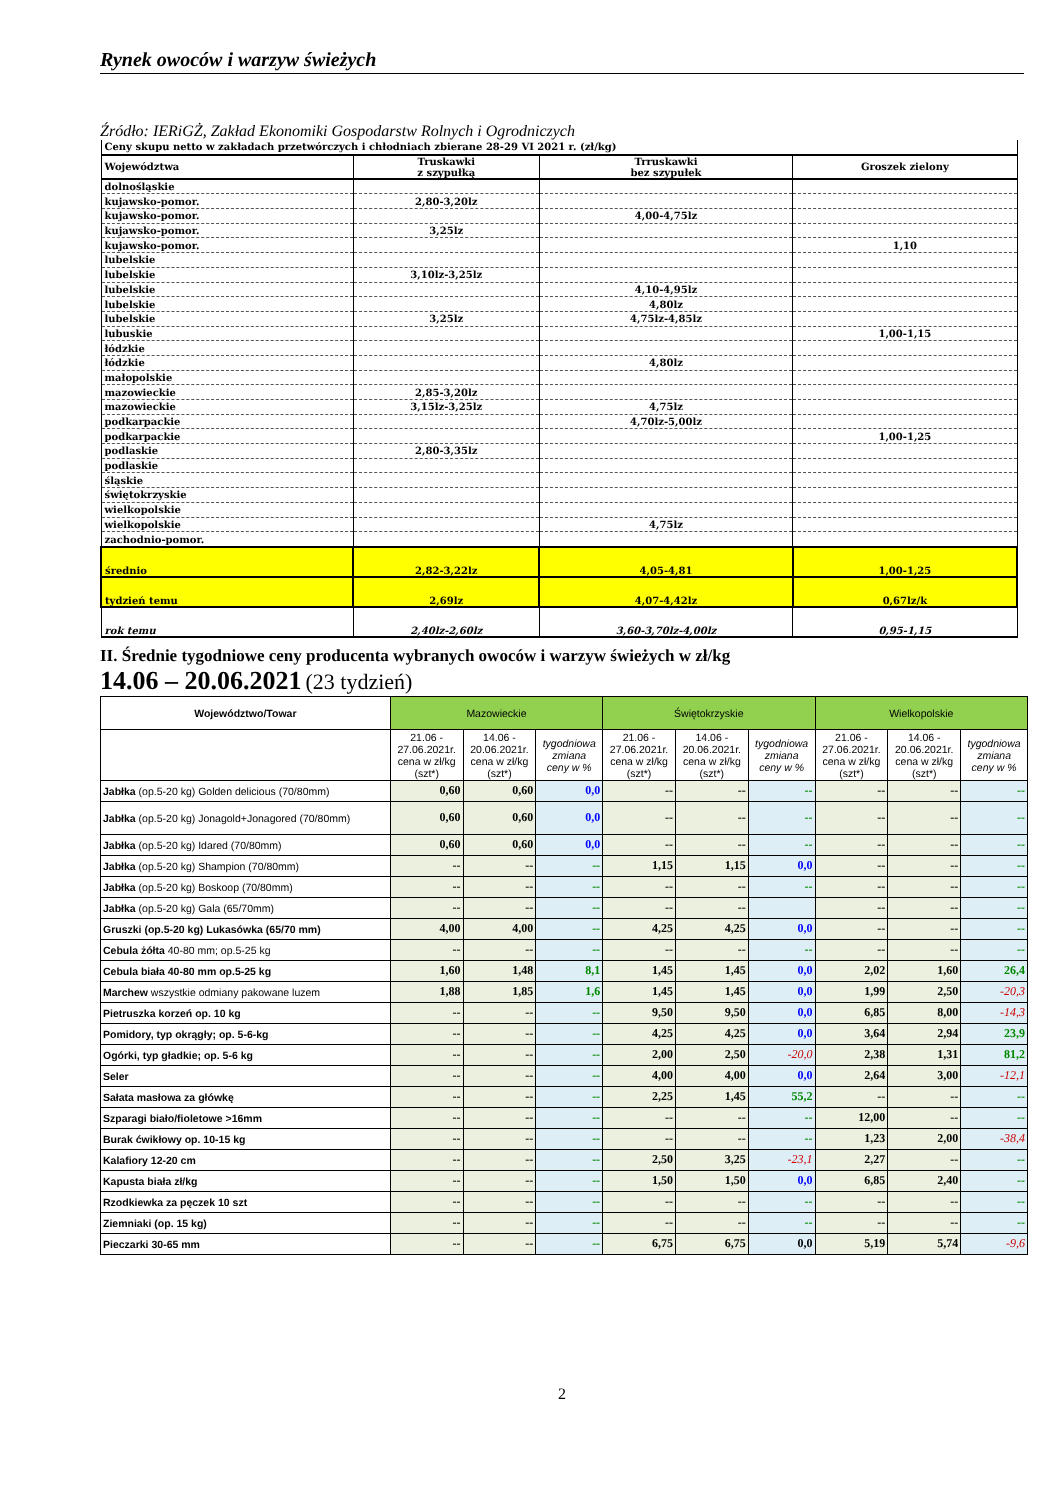Rynek owoców i warzyw świeżych
Źródło: IERiGŻ, Zakład Ekonomiki Gospodarstw Rolnych i Ogrodniczych
| Ceny skupu netto w zakładach przetwórczych i chłodniach zbierane 28-29 VI 2021 r. (zł/kg) | | | |
| Województwa | Truskawki z szypułką | Trruskawki bez szypułek | Groszek zielony |
| dolnośląskie | | | |
| kujawsko-pomor. | 2,80-3,20lz | | |
| kujawsko-pomor. | | 4,00-4,75lz | |
| kujawsko-pomor. | 3,25lz | | |
| kujawsko-pomor. | | | 1,10 |
| lubelskie | | | |
| lubelskie | 3,10lz-3,25lz | | |
| lubelskie | | 4,10-4,95lz | |
| lubelskie | | 4,80lz | |
| lubelskie | 3,25lz | 4,75lz-4,85lz | |
| lubuskie | | | 1,00-1,15 |
| łódzkie | | | |
| łódzkie | | 4,80lz | |
| małopolskie | | | |
| mazowieckie | 2,85-3,20lz | | |
| mazowieckie | 3,15lz-3,25lz | 4,75lz | |
| podkarpackie | | 4,70lz-5,00lz | |
| podkarpackie | | | 1,00-1,25 |
| podlaskie | 2,80-3,35lz | | |
| podlaskie | | | |
| śląskie | | | |
| świętokrzyskie | | | |
| wielkopolskie | | | |
| wielkopolskie | | 4,75lz | |
| zachodnio-pomor. | | | |
| średnio | 2,82-3,22lz | 4,05-4,81 | 1,00-1,25 |
| tydzień temu | 2,69lz | 4,07-4,42lz | 0,67lz/k |
| rok temu | 2,40lz-2,60lz | 3,60-3,70lz-4,00lz | 0,95-1,15 |
II. Średnie tygodniowe ceny producenta wybranych owoców i warzyw świeżych w zł/kg
14.06 – 20.06.2021 (23 tydzień)
| Województwo/Towar | Mazowieckie | | | Świętokrzyskie | | | Wielkopolskie | | |
| --- | --- | --- | --- | --- | --- | --- | --- | --- | --- |
| | 21.06 - 27.06.2021r. cena w zł/kg (szt*) | 14.06 - 20.06.2021r. cena w zł/kg (szt*) | tygodniowa zmiana ceny w % | 21.06 - 27.06.2021r. cena w zł/kg (szt*) | 14.06 - 20.06.2021r. cena w zł/kg (szt*) | tygodniowa zmiana ceny w % | 21.06 - 27.06.2021r. cena w zł/kg (szt*) | 14.06 - 20.06.2021r. cena w zł/kg (szt*) | tygodniowa zmiana ceny w % |
| Jabłka (op.5-20 kg) Golden delicious (70/80mm) | 0,60 | 0,60 | 0,0 | -- | -- | -- | -- | -- | -- |
| Jabłka (op.5-20 kg) Jonagold+Jonagored (70/80mm) | 0,60 | 0,60 | 0,0 | -- | -- | -- | -- | -- | -- |
| Jabłka (op.5-20 kg) Idared (70/80mm) | 0,60 | 0,60 | 0,0 | -- | -- | -- | -- | -- | -- |
| Jabłka (op.5-20 kg) Shampion (70/80mm) | -- | -- | -- | 1,15 | 1,15 | 0,0 | -- | -- | -- |
| Jabłka (op.5-20 kg) Boskoop (70/80mm) | -- | -- | -- | -- | -- | -- | -- | -- | -- |
| Jabłka (op.5-20 kg) Gala (65/70mm) | -- | -- | -- | -- | -- | | -- | -- | -- |
| Gruszki (op.5-20 kg) Lukasówka (65/70 mm) | 4,00 | 4,00 | -- | 4,25 | 4,25 | 0,0 | -- | -- | -- |
| Cebula żółta 40-80 mm; op.5-25 kg | -- | -- | -- | -- | -- | -- | -- | -- | -- |
| Cebula biała 40-80 mm op.5-25 kg | 1,60 | 1,48 | 8,1 | 1,45 | 1,45 | 0,0 | 2,02 | 1,60 | 26,4 |
| Marchew wszystkie odmiany pakowane luzem | 1,88 | 1,85 | 1,6 | 1,45 | 1,45 | 0,0 | 1,99 | 2,50 | -20,3 |
| Pietruszka korzeń op. 10 kg | -- | -- | -- | 9,50 | 9,50 | 0,0 | 6,85 | 8,00 | -14,3 |
| Pomidory, typ okrągły; op. 5-6-kg | -- | -- | -- | 4,25 | 4,25 | 0,0 | 3,64 | 2,94 | 23,9 |
| Ogórki, typ gładkie; op. 5-6 kg | -- | -- | -- | 2,00 | 2,50 | -20,0 | 2,38 | 1,31 | 81,2 |
| Seler | -- | -- | -- | 4,00 | 4,00 | 0,0 | 2,64 | 3,00 | -12,1 |
| Sałata masłowa za główkę | -- | -- | -- | 2,25 | 1,45 | 55,2 | -- | -- | -- |
| Szparagi biało/fioletowe >16mm | -- | -- | -- | -- | -- | -- | 12,00 | -- | -- |
| Burak ćwikłowy op. 10-15 kg | -- | -- | -- | -- | -- | -- | 1,23 | 2,00 | -38,4 |
| Kalafiory 12-20 cm | -- | -- | -- | 2,50 | 3,25 | -23,1 | 2,27 | -- | -- |
| Kapusta biała zł/kg | -- | -- | -- | 1,50 | 1,50 | 0,0 | 6,85 | 2,40 | -- |
| Rzodkiewka za pęczek 10 szt | -- | -- | -- | -- | -- | -- | -- | -- | -- |
| Ziemniaki (op. 15 kg) | -- | -- | -- | -- | -- | -- | -- | -- | -- |
| Pieczarki 30-65 mm | -- | -- | -- | 6,75 | 6,75 | 0,0 | 5,19 | 5,74 | -9,6 |
2